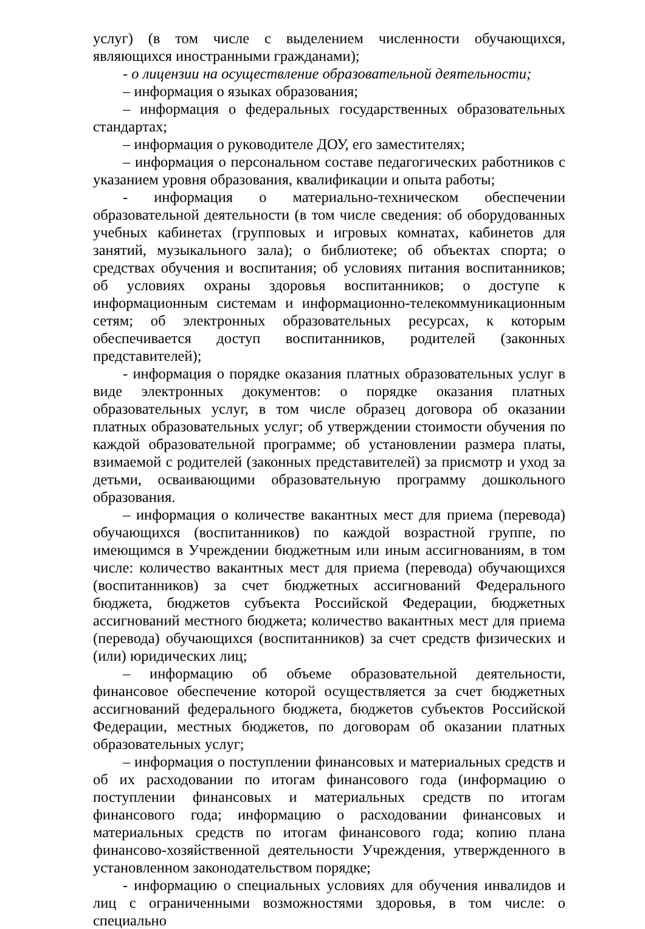услуг) (в том числе с выделением численности обучающихся, являющихся иностранными гражданами);
- о лицензии на осуществление образовательной деятельности;
– информация о языках образования;
– информация о федеральных государственных образовательных стандартах;
– информация о руководителе ДОУ, его заместителях;
– информация о персональном составе педагогических работников с указанием уровня образования, квалификации и опыта работы;
- информация о материально-техническом обеспечении образовательной деятельности (в том числе сведения: об оборудованных учебных кабинетах (групповых и игровых комнатах, кабинетов для занятий, музыкального зала); о библиотеке; об объектах спорта; о средствах обучения и воспитания; об условиях питания воспитанников; об условиях охраны здоровья воспитанников; о доступе к информационным системам и информационно-телекоммуникационным сетям; об электронных образовательных ресурсах, к которым обеспечивается доступ воспитанников, родителей (законных представителей);
- информация о порядке оказания платных образовательных услуг в виде электронных документов: о порядке оказания платных образовательных услуг, в том числе образец договора об оказании платных образовательных услуг; об утверждении стоимости обучения по каждой образовательной программе; об установлении размера платы, взимаемой с родителей (законных представителей) за присмотр и уход за детьми, осваивающими образовательную программу дошкольного образования.
– информация о количестве вакантных мест для приема (перевода) обучающихся (воспитанников) по каждой возрастной группе, по имеющимся в Учреждении бюджетным или иным ассигнованиям, в том числе: количество вакантных мест для приема (перевода) обучающихся (воспитанников) за счет бюджетных ассигнований Федерального бюджета, бюджетов субъекта Российской Федерации, бюджетных ассигнований местного бюджета; количество вакантных мест для приема (перевода) обучающихся (воспитанников) за счет средств физических и (или) юридических лиц;
– информацию об объеме образовательной деятельности, финансовое обеспечение которой осуществляется за счет бюджетных ассигнований федерального бюджета, бюджетов субъектов Российской Федерации, местных бюджетов, по договорам об оказании платных образовательных услуг;
– информация о поступлении финансовых и материальных средств и об их расходовании по итогам финансового года (информацию о поступлении финансовых и материальных средств по итогам финансового года; информацию о расходовании финансовых и материальных средств по итогам финансового года; копию плана финансово-хозяйственной деятельности Учреждения, утвержденного в установленном законодательством порядке;
- информацию о специальных условиях для обучения инвалидов и лиц с ограниченными возможностями здоровья, в том числе: о специально